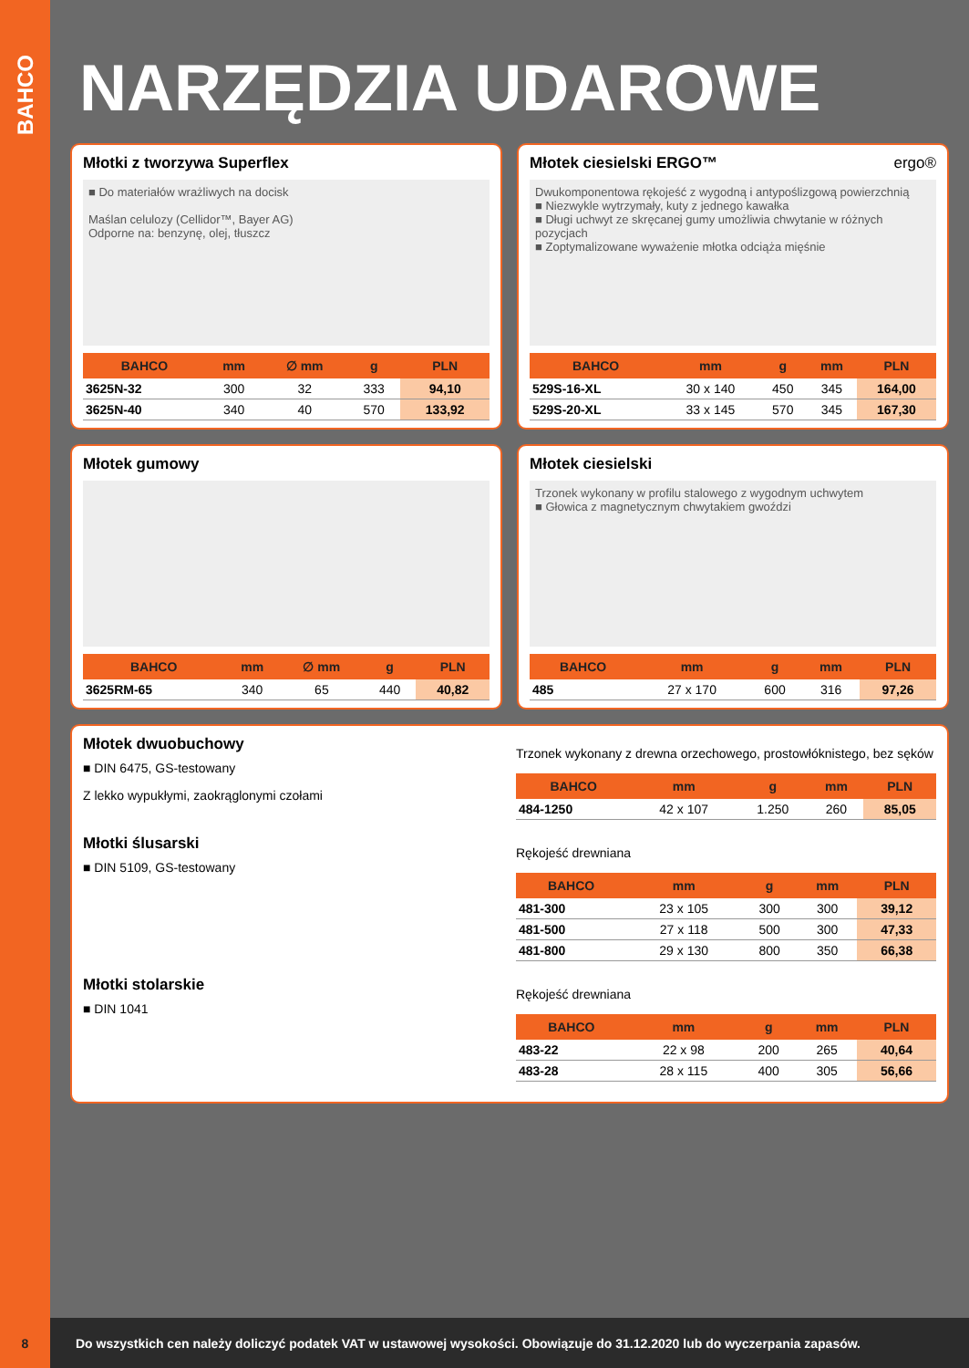BAHCO
NARZĘDZIA UDAROWE
Młotki z tworzywa Superflex
■ Do materiałów wrażliwych na docisk
Maślan celulozy (Cellidor™, Bayer AG)
Odporne na: benzynę, olej, tłuszcz
| BAHCO | mm | ∅ mm | g | PLN |
| --- | --- | --- | --- | --- |
| 3625N-32 | 300 | 32 | 333 | 94,10 |
| 3625N-40 | 340 | 40 | 570 | 133,92 |
Młotek ciesielski ERGO™ ergo®
Dwukomponentowa rękojeść z wygodną i antypoślizgową powierzchnią
■ Niezwykle wytrzymały, kuty z jednego kawałka
■ Długi uchwyt ze skręcanej gumy umożliwia chwytanie w różnych pozycjach
■ Zoptymalizowane wyważenie młotka odciąża mięśnie
| BAHCO | mm | g | mm | PLN |
| --- | --- | --- | --- | --- |
| 529S-16-XL | 30 x 140 | 450 | 345 | 164,00 |
| 529S-20-XL | 33 x 145 | 570 | 345 | 167,30 |
Młotek gumowy
| BAHCO | mm | ∅ mm | g | PLN |
| --- | --- | --- | --- | --- |
| 3625RM-65 | 340 | 65 | 440 | 40,82 |
Młotek ciesielski
Trzonek wykonany w profilu stalowego z wygodnym uchwytem
■ Głowica z magnetycznym chwytakiem gwoździ
| BAHCO | mm | g | mm | PLN |
| --- | --- | --- | --- | --- |
| 485 | 27 x 170 | 600 | 316 | 97,26 |
Młotek dwuobuchowy
■ DIN 6475, GS-testowany
Z lekko wypukłymi, zaokrąglonymi czołami
Trzonek wykonany z drewna orzechowego, prostowłóknistego, bez sęków
| BAHCO | mm | g | mm | PLN |
| --- | --- | --- | --- | --- |
| 484-1250 | 42 x 107 | 1.250 | 260 | 85,05 |
Młotki ślusarski
■ DIN 5109, GS-testowany
Rękojeść drewniana
| BAHCO | mm | g | mm | PLN |
| --- | --- | --- | --- | --- |
| 481-300 | 23 x 105 | 300 | 300 | 39,12 |
| 481-500 | 27 x 118 | 500 | 300 | 47,33 |
| 481-800 | 29 x 130 | 800 | 350 | 66,38 |
Młotki stolarskie
■ DIN 1041
Rękojeść drewniana
| BAHCO | mm | g | mm | PLN |
| --- | --- | --- | --- | --- |
| 483-22 | 22 x 98 | 200 | 265 | 40,64 |
| 483-28 | 28 x 115 | 400 | 305 | 56,66 |
8
Do wszystkich cen należy doliczyć podatek VAT w ustawowej wysokości. Obowiązuje do 31.12.2020 lub do wyczerpania zapasów.